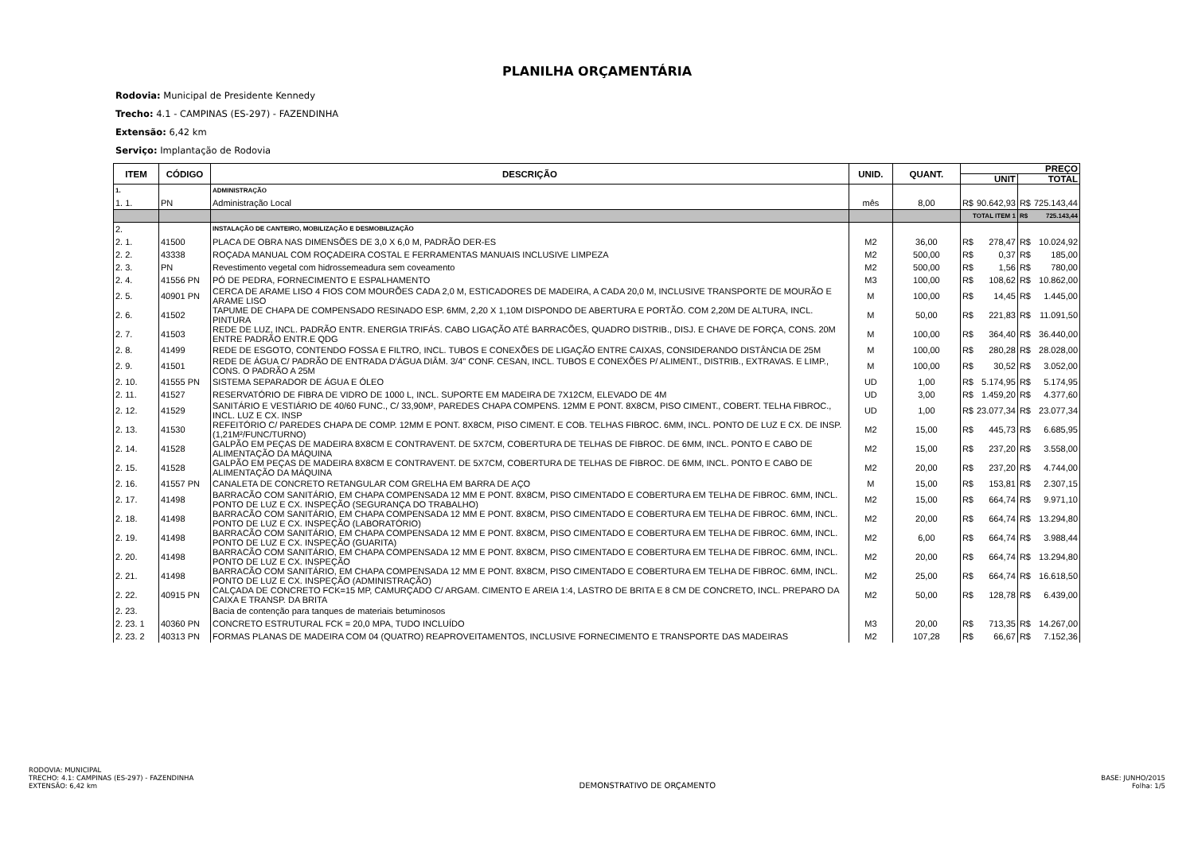PLANILHA ORÇAMENTÁRIA
Rodovia: Municipal de Presidente Kennedy
Trecho: 4.1 - CAMPINAS (ES-297) - FAZENDINHA
Extensão: 6,42 km
Serviço: Implantação de Rodovia
| ITEM | CÓDIGO | DESCRIÇÃO | UNID. | QUANT. | PREÇO | | | |
| --- | --- | --- | --- | --- | --- | --- | --- | --- |
| | | | | | UNIT | | TOTAL | |
| 1. | | ADMINISTRAÇÃO | | | | | | |
| 1. 1. | PN | Administração Local | mês | 8,00 | R$ | 90.642,93 | R$ | 725.143,44 |
| | | | | | TOTAL ITEM 1 | | R$ | 725.143,44 |
| 2. | | INSTALAÇÃO DE CANTEIRO, MOBILIZAÇÃO E DESMOBILIZAÇÃO | | | | | | |
| 2. 1. | 41500 | PLACA DE OBRA NAS DIMENSÕES DE 3,0 X 6,0 M, PADRÃO DER-ES | M2 | 36,00 | R$ | 278,47 | R$ | 10.024,92 |
| 2. 2. | 43338 | ROÇADA MANUAL COM ROÇADEIRA COSTAL E FERRAMENTAS MANUAIS INCLUSIVE LIMPEZA | M2 | 500,00 | R$ | 0,37 | R$ | 185,00 |
| 2. 3. | PN | Revestimento vegetal com hidrossemeadura sem coveamento | M2 | 500,00 | R$ | 1,56 | R$ | 780,00 |
| 2. 4. | 41556 PN | PÓ DE PEDRA, FORNECIMENTO E ESPALHAMENTO | M3 | 100,00 | R$ | 108,62 | R$ | 10.862,00 |
| 2. 5. | 40901 PN | CERCA DE ARAME LISO 4 FIOS COM MOURÕES CADA 2,0 M, ESTICADORES DE MADEIRA, A CADA 20,0 M, INCLUSIVE TRANSPORTE DE MOURÃO E ARAME LISO | M | 100,00 | R$ | 14,45 | R$ | 1.445,00 |
| 2. 6. | 41502 | TAPUME DE CHAPA DE COMPENSADO RESINADO ESP. 6MM, 2,20 X 1,10M DISPONDO DE ABERTURA E PORTÃO. COM 2,20M DE ALTURA, INCL. PINTURA | M | 50,00 | R$ | 221,83 | R$ | 11.091,50 |
| 2. 7. | 41503 | REDE DE LUZ, INCL. PADRÃO ENTR. ENERGIA TRIFÁS. CABO LIGAÇÃO ATÉ BARRACÕES, QUADRO DISTRIB., DISJ. E CHAVE DE FORÇA, CONS. 20M ENTRE PADRÃO ENTR.E QDG | M | 100,00 | R$ | 364,40 | R$ | 36.440,00 |
| 2. 8. | 41499 | REDE DE ESGOTO, CONTENDO FOSSA E FILTRO, INCL. TUBOS E CONEXÕES DE LIGAÇÃO ENTRE CAIXAS, CONSIDERANDO DISTÂNCIA DE 25M | M | 100,00 | R$ | 280,28 | R$ | 28.028,00 |
| 2. 9. | 41501 | REDE DE ÁGUA C/ PADRÃO DE ENTRADA D'ÁGUA DIÂM. 3/4" CONF. CESAN, INCL. TUBOS E CONEXÕES P/ ALIMENT., DISTRIB., EXTRAVAS. E LIMP., CONS. O PADRÃO A 25M | M | 100,00 | R$ | 30,52 | R$ | 3.052,00 |
| 2. 10. | 41555 PN | SISTEMA SEPARADOR DE ÁGUA E ÓLEO | UD | 1,00 | R$ | 5.174,95 | R$ | 5.174,95 |
| 2. 11. | 41527 | RESERVATÓRIO DE FIBRA DE VIDRO DE 1000 L, INCL. SUPORTE EM MADEIRA DE 7X12CM, ELEVADO DE 4M | UD | 3,00 | R$ | 1.459,20 | R$ | 4.377,60 |
| 2. 12. | 41529 | SANITÁRIO E VESTIÁRIO DE 40/60 FUNC., C/ 33,90M², PAREDES CHAPA COMPENS. 12MM E PONT. 8X8CM, PISO CIMENT., COBERT. TELHA FIBROC., INCL. LUZ E CX. INSP | UD | 1,00 | R$ | 23.077,34 | R$ | 23.077,34 |
| 2. 13. | 41530 | REFEITÓRIO C/ PAREDES CHAPA DE COMP. 12MM E PONT. 8X8CM, PISO CIMENT. E COB. TELHAS FIBROC. 6MM, INCL. PONTO DE LUZ E CX. DE INSP. (1,21M²/FUNC/TURNO) | M2 | 15,00 | R$ | 445,73 | R$ | 6.685,95 |
| 2. 14. | 41528 | GALPÃO EM PEÇAS DE MADEIRA 8X8CM E CONTRAVENT. DE 5X7CM, COBERTURA DE TELHAS DE FIBROC. DE 6MM, INCL. PONTO E CABO DE ALIMENTAÇÃO DA MÁQUINA | M2 | 15,00 | R$ | 237,20 | R$ | 3.558,00 |
| 2. 15. | 41528 | GALPÃO EM PEÇAS DE MADEIRA 8X8CM E CONTRAVENT. DE 5X7CM, COBERTURA DE TELHAS DE FIBROC. DE 6MM, INCL. PONTO E CABO DE ALIMENTAÇÃO DA MÁQUINA | M2 | 20,00 | R$ | 237,20 | R$ | 4.744,00 |
| 2. 16. | 41557 PN | CANALETA DE CONCRETO RETANGULAR COM GRELHA EM BARRA DE AÇO | M | 15,00 | R$ | 153,81 | R$ | 2.307,15 |
| 2. 17. | 41498 | BARRACÃO COM SANITÁRIO, EM CHAPA COMPENSADA 12 MM E PONT. 8X8CM, PISO CIMENTADO E COBERTURA EM TELHA DE FIBROC. 6MM, INCL. PONTO DE LUZ E CX. INSPEÇÃO (SEGURANÇA DO TRABALHO) | M2 | 15,00 | R$ | 664,74 | R$ | 9.971,10 |
| 2. 18. | 41498 | BARRACÃO COM SANITÁRIO, EM CHAPA COMPENSADA 12 MM E PONT. 8X8CM, PISO CIMENTADO E COBERTURA EM TELHA DE FIBROC. 6MM, INCL. PONTO DE LUZ E CX. INSPEÇÃO (LABORATÓRIO) | M2 | 20,00 | R$ | 664,74 | R$ | 13.294,80 |
| 2. 19. | 41498 | BARRACÃO COM SANITÁRIO, EM CHAPA COMPENSADA 12 MM E PONT. 8X8CM, PISO CIMENTADO E COBERTURA EM TELHA DE FIBROC. 6MM, INCL. PONTO DE LUZ E CX. INSPEÇÃO (GUARITA) | M2 | 6,00 | R$ | 664,74 | R$ | 3.988,44 |
| 2. 20. | 41498 | BARRACÃO COM SANITÁRIO, EM CHAPA COMPENSADA 12 MM E PONT. 8X8CM, PISO CIMENTADO E COBERTURA EM TELHA DE FIBROC. 6MM, INCL. PONTO DE LUZ E CX. INSPEÇÃO | M2 | 20,00 | R$ | 664,74 | R$ | 13.294,80 |
| 2. 21. | 41498 | BARRACÃO COM SANITÁRIO, EM CHAPA COMPENSADA 12 MM E PONT. 8X8CM, PISO CIMENTADO E COBERTURA EM TELHA DE FIBROC. 6MM, INCL. PONTO DE LUZ E CX. INSPEÇÃO (ADMINISTRAÇÃO) | M2 | 25,00 | R$ | 664,74 | R$ | 16.618,50 |
| 2. 22. | 40915 PN | CALÇADA DE CONCRETO FCK=15 MP, CAMURÇADO C/ ARGAM. CIMENTO E AREIA 1:4, LASTRO DE BRITA E 8 CM DE CONCRETO, INCL. PREPARO DA CAIXA E TRANSP. DA BRITA | M2 | 50,00 | R$ | 128,78 | R$ | 6.439,00 |
| 2. 23. | | Bacia de contenção para tanques de materiais betuminosos | | | | | | |
| 2. 23. 1 | 40360 PN | CONCRETO ESTRUTURAL FCK = 20,0 MPA, TUDO INCLUÍDO | M3 | 20,00 | R$ | 713,35 | R$ | 14.267,00 |
| 2. 23. 2 | 40313 PN | FORMAS PLANAS DE MADEIRA COM 04 (QUATRO) REAPROVEITAMENTOS, INCLUSIVE FORNECIMENTO E TRANSPORTE DAS MADEIRAS | M2 | 107,28 | R$ | 66,67 | R$ | 7.152,36 |
RODOVIA: MUNICIPAL
TRECHO: 4.1: CAMPINAS (ES-297) - FAZENDINHA
EXTENSÃO: 6,42 km
DEMONSTRATIVO DE ORÇAMENTO
BASE: JUNHO/2015
Folha: 1/5